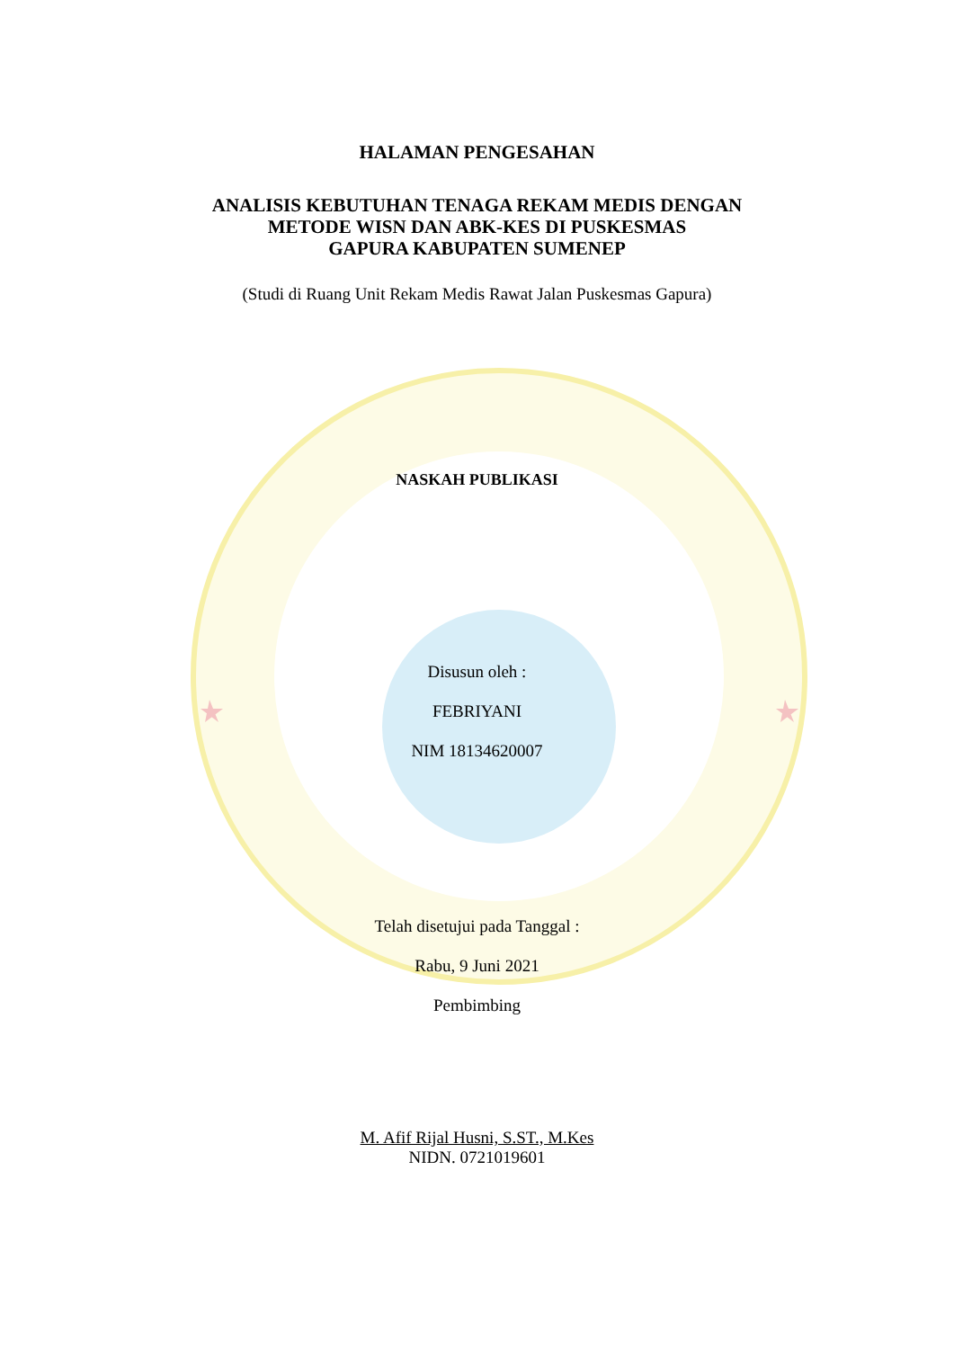HALAMAN PENGESAHAN
ANALISIS KEBUTUHAN TENAGA REKAM MEDIS DENGAN
METODE WISN DAN ABK-KES DI PUSKESMAS
GAPURA KABUPATEN SUMENEP
(Studi di Ruang Unit Rekam Medis Rawat Jalan Puskesmas Gapura)
NASKAH PUBLIKASI
Disusun oleh :
FEBRIYANI
NIM 18134620007
Telah disetujui pada Tanggal :
Rabu, 9 Juni 2021
Pembimbing
M. Afif Rijal Husni, S.ST., M.Kes
NIDN. 0721019601